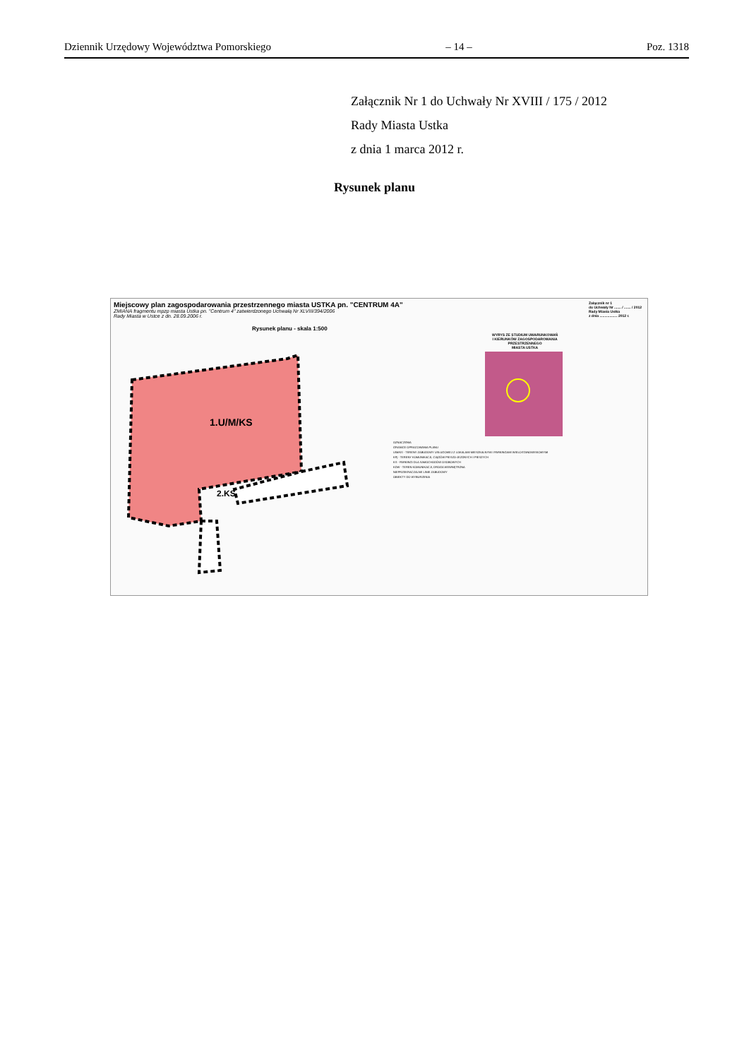Dziennik Urzędowy Województwa Pomorskiego – 14 – Poz. 1318
Załącznik Nr 1 do Uchwały Nr XVIII / 175 / 2012
Rady Miasta Ustka
z dnia 1 marca 2012 r.
Rysunek planu
Załącznik nr 1
do Uchwały Nr ....... / ....... / 2012
Rady Miasta Ustka
z dnia .................. 2012 r.
Miejscowy plan zagospodarowania przestrzennego miasta USTKA pn. "CENTRUM 4A"
ZMIANA fragmentu mpzp miasta Ustka pn. "Centrum 4" zatwierdzonego Uchwałą Nr XLVIII/394/2006
Rady Miasta w Ustce z dn. 28.09.2006 r.
Rysunek planu - skala 1:500
1.U/M/KS
2.KS
WYRYS ZE STUDIUM UWARUNKOWAŃ
I KIERUNKÓW ZAGOSPODAROWANIA
PRZESTRZENNEGO
MIASTA USTKA
OZNACZENIA
GRANICE OPRACOWANIA PLANU
U/M/KS - TERENY ZABUDOWY USŁUGOWEJ Z LOKALAMI MIESZKALNYMI I PARKINGAMI WIELOSTANOWISKOWYMI
KPj - TERENY KOMUNIKACJI, CIĄGÓW PIESZO-JEZDNYCH I PIESZYCH
KS - PARKINGI DLA SAMOCHODÓW OSOBOWYCH
KDW - TEREN KOMUNIKACJI, DROGA WEWNĘTRZNA
NIEPRZEKRACZALNE LINIE ZABUDOWY
OBIEKTY DO WYBURZENIA